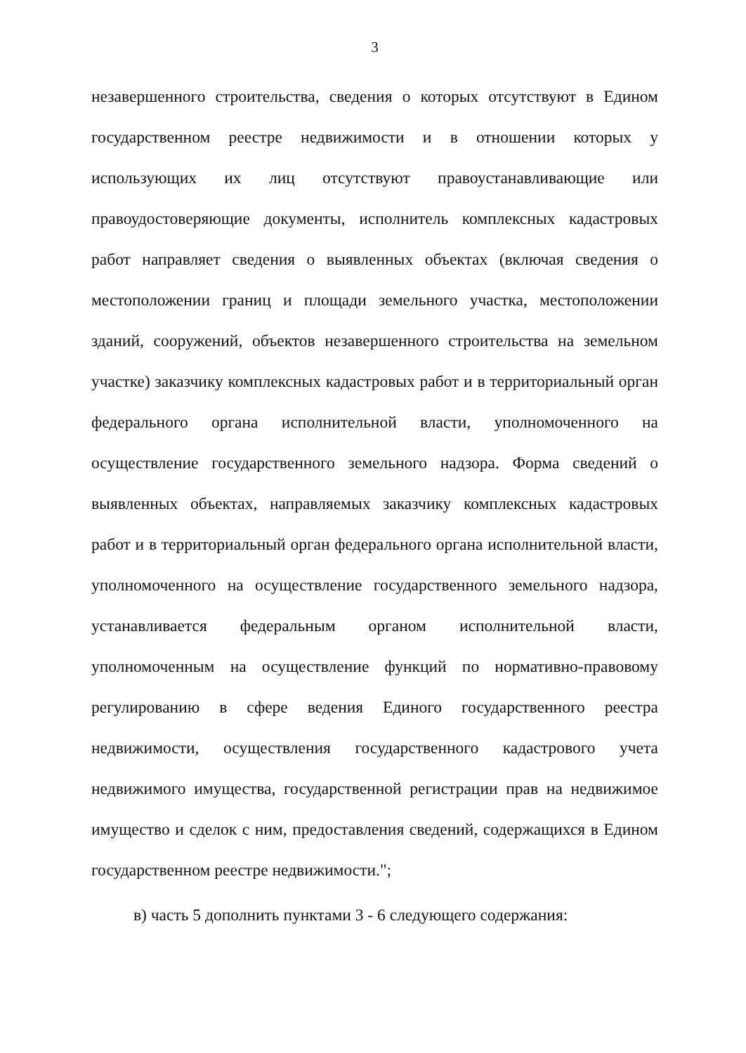3
незавершенного строительства, сведения о которых отсутствуют в Едином государственном реестре недвижимости и в отношении которых у использующих их лиц отсутствуют правоустанавливающие или правоудостоверяющие документы, исполнитель комплексных кадастровых работ направляет сведения о выявленных объектах (включая сведения о местоположении границ и площади земельного участка, местоположении зданий, сооружений, объектов незавершенного строительства на земельном участке) заказчику комплексных кадастровых работ и в территориальный орган федерального органа исполнительной власти, уполномоченного на осуществление государственного земельного надзора. Форма сведений о выявленных объектах, направляемых заказчику комплексных кадастровых работ и в территориальный орган федерального органа исполнительной власти, уполномоченного на осуществление государственного земельного надзора, устанавливается федеральным органом исполнительной власти, уполномоченным на осуществление функций по нормативно-правовому регулированию в сфере ведения Единого государственного реестра недвижимости, осуществления государственного кадастрового учета недвижимого имущества, государственной регистрации прав на недвижимое имущество и сделок с ним, предоставления сведений, содержащихся в Едином государственном реестре недвижимости.";
в) часть 5 дополнить пунктами 3 - 6 следующего содержания: